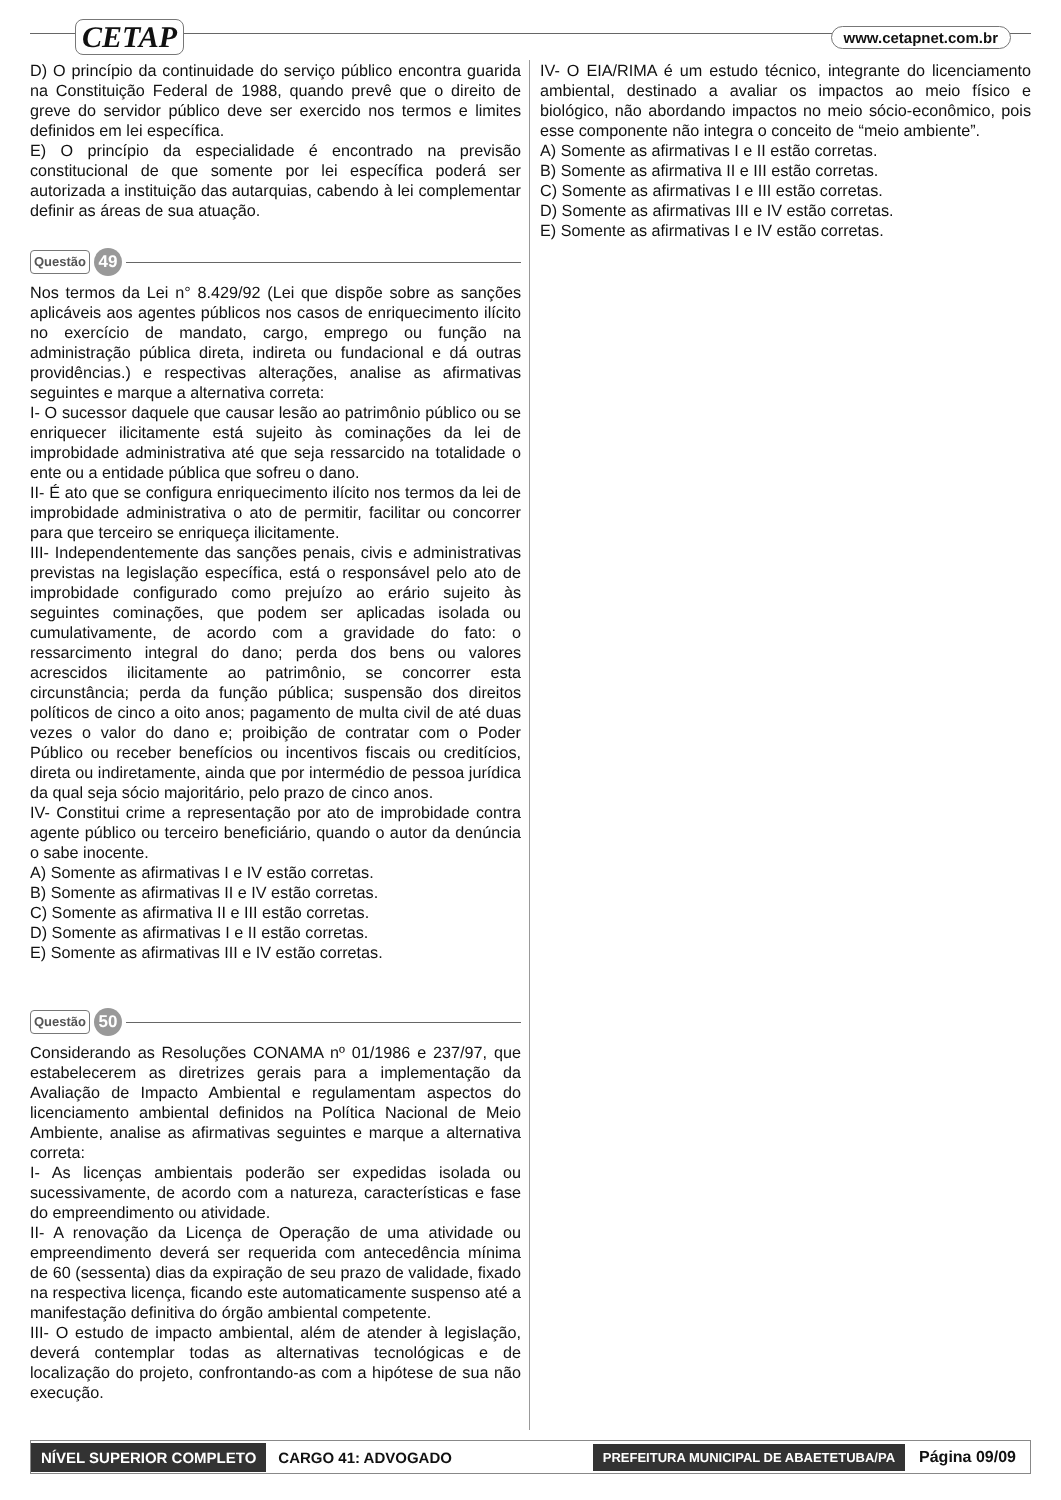CETAP www.cetapnet.com.br
D) O princípio da continuidade do serviço público encontra guarida na Constituição Federal de 1988, quando prevê que o direito de greve do servidor público deve ser exercido nos termos e limites definidos em lei específica.
E) O princípio da especialidade é encontrado na previsão constitucional de que somente por lei específica poderá ser autorizada a instituição das autarquias, cabendo à lei complementar definir as áreas de sua atuação.
Questão 49
Nos termos da Lei n° 8.429/92 (Lei que dispõe sobre as sanções aplicáveis aos agentes públicos nos casos de enriquecimento ilícito no exercício de mandato, cargo, emprego ou função na administração pública direta, indireta ou fundacional e dá outras providências.) e respectivas alterações, analise as afirmativas seguintes e marque a alternativa correta:
I- O sucessor daquele que causar lesão ao patrimônio público ou se enriquecer ilicitamente está sujeito às cominações da lei de improbidade administrativa até que seja ressarcido na totalidade o ente ou a entidade pública que sofreu o dano.
II- É ato que se configura enriquecimento ilícito nos termos da lei de improbidade administrativa o ato de permitir, facilitar ou concorrer para que terceiro se enriqueça ilicitamente.
III- Independentemente das sanções penais, civis e administrativas previstas na legislação específica, está o responsável pelo ato de improbidade configurado como prejuízo ao erário sujeito às seguintes cominações, que podem ser aplicadas isolada ou cumulativamente, de acordo com a gravidade do fato: o ressarcimento integral do dano; perda dos bens ou valores acrescidos ilicitamente ao patrimônio, se concorrer esta circunstância; perda da função pública; suspensão dos direitos políticos de cinco a oito anos; pagamento de multa civil de até duas vezes o valor do dano e; proibição de contratar com o Poder Público ou receber benefícios ou incentivos fiscais ou creditícios, direta ou indiretamente, ainda que por intermédio de pessoa jurídica da qual seja sócio majoritário, pelo prazo de cinco anos.
IV- Constitui crime a representação por ato de improbidade contra agente público ou terceiro beneficiário, quando o autor da denúncia o sabe inocente.
A) Somente as afirmativas I e IV estão corretas.
B) Somente as afirmativas II e IV estão corretas.
C) Somente as afirmativa II e III estão corretas.
D) Somente as afirmativas I e II estão corretas.
E) Somente as afirmativas III e IV estão corretas.
Questão 50
Considerando as Resoluções CONAMA nº 01/1986 e 237/97, que estabelecerem as diretrizes gerais para a implementação da Avaliação de Impacto Ambiental e regulamentam aspectos do licenciamento ambiental definidos na Política Nacional de Meio Ambiente, analise as afirmativas seguintes e marque a alternativa correta:
I- As licenças ambientais poderão ser expedidas isolada ou sucessivamente, de acordo com a natureza, características e fase do empreendimento ou atividade.
II- A renovação da Licença de Operação de uma atividade ou empreendimento deverá ser requerida com antecedência mínima de 60 (sessenta) dias da expiração de seu prazo de validade, fixado na respectiva licença, ficando este automaticamente suspenso até a manifestação definitiva do órgão ambiental competente.
III- O estudo de impacto ambiental, além de atender à legislação, deverá contemplar todas as alternativas tecnológicas e de localização do projeto, confrontando-as com a hipótese de sua não execução.
IV- O EIA/RIMA é um estudo técnico, integrante do licenciamento ambiental, destinado a avaliar os impactos ao meio físico e biológico, não abordando impactos no meio sócio-econômico, pois esse componente não integra o conceito de “meio ambiente”.
A) Somente as afirmativas I e II estão corretas.
B) Somente as afirmativa II e III estão corretas.
C) Somente as afirmativas I e III estão corretas.
D) Somente as afirmativas III e IV estão corretas.
E) Somente as afirmativas I e IV estão corretas.
NÍVEL SUPERIOR COMPLETO CARGO 41: ADVOGADO PREFEITURA MUNICIPAL DE ABAETETUBA/PA Página 09/09